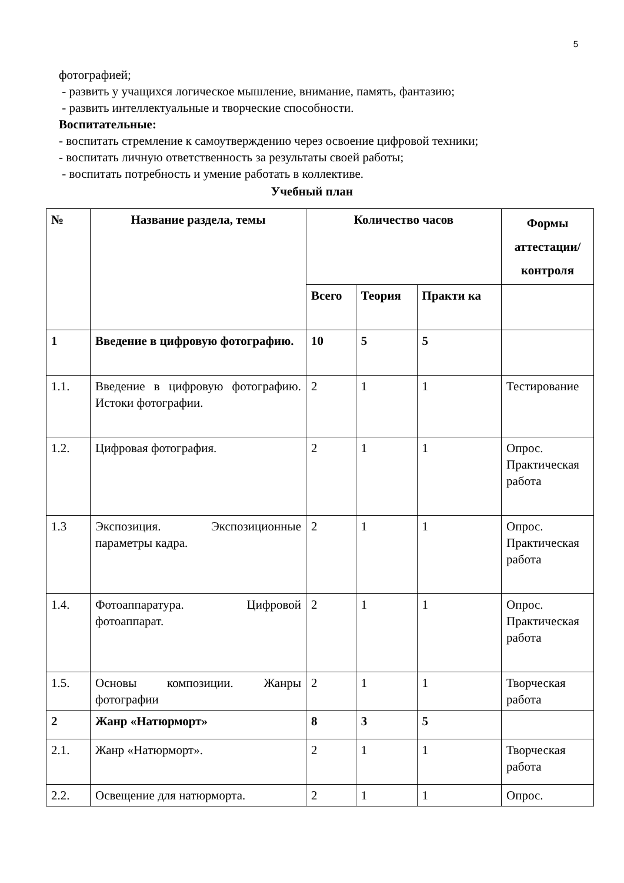5
фотографией;
- развить у учащихся логическое мышление, внимание, память, фантазию;
- развить интеллектуальные и творческие способности.
Воспитательные:
- воспитать стремление к самоутверждению через освоение цифровой техники;
- воспитать личную ответственность за результаты своей работы;
- воспитать потребность и умение работать в коллективе.
Учебный план
| № | Название раздела, темы | Количество часов | | | Формы аттестации/ контроля |
| --- | --- | --- | --- | --- | --- |
| | | Всего | Теория | Практи ка | |
| 1 | Введение в цифровую фотографию. | 10 | 5 | 5 | |
| 1.1. | Введение в цифровую фотографию. Истоки фотографии. | 2 | 1 | 1 | Тестирование |
| 1.2. | Цифровая фотография. | 2 | 1 | 1 | Опрос. Практическая работа |
| 1.3 | Экспозиция. Экспозиционные параметры кадра. | 2 | 1 | 1 | Опрос. Практическая работа |
| 1.4. | Фотоаппаратура. Цифровой фотоаппарат. | 2 | 1 | 1 | Опрос. Практическая работа |
| 1.5. | Основы композиции. Жанры фотографии | 2 | 1 | 1 | Творческая работа |
| 2 | Жанр «Натюрморт» | 8 | 3 | 5 | |
| 2.1. | Жанр «Натюрморт». | 2 | 1 | 1 | Творческая работа |
| 2.2. | Освещение для натюрморта. | 2 | 1 | 1 | Опрос. |